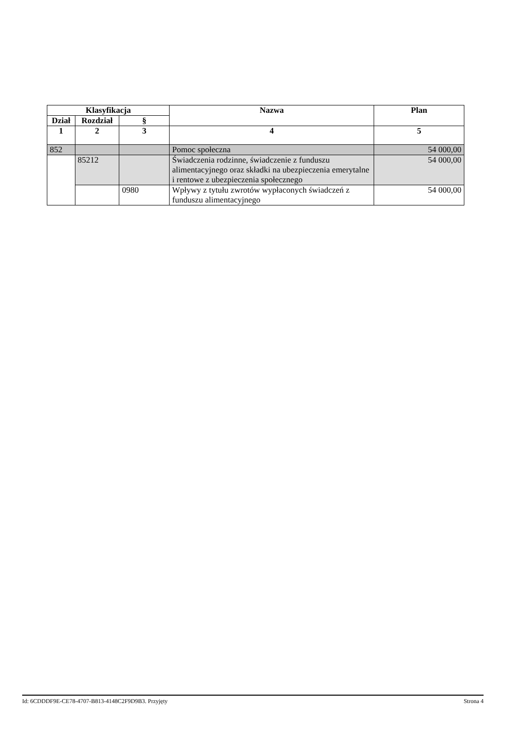| Klasyfikacja | | | Nazwa | Plan |
| --- | --- | --- | --- | --- |
| Dział | Rozdział | § | | |
| 1 | 2 | 3 | 4 | 5 |
| 852 | | | Pomoc społeczna | 54 000,00 |
| | 85212 | | Świadczenia rodzinne, świadczenie z funduszu alimentacyjnego oraz składki na ubezpieczenia emerytalne i rentowe z ubezpieczenia społecznego | 54 000,00 |
| | | 0980 | Wpływy z tytułu zwrotów wypłaconych świadczeń z funduszu alimentacyjnego | 54 000,00 |
Id: 6CDDDF9E-CE78-4707-B813-4148C2F9D9B3. Przyjęty Strona 4